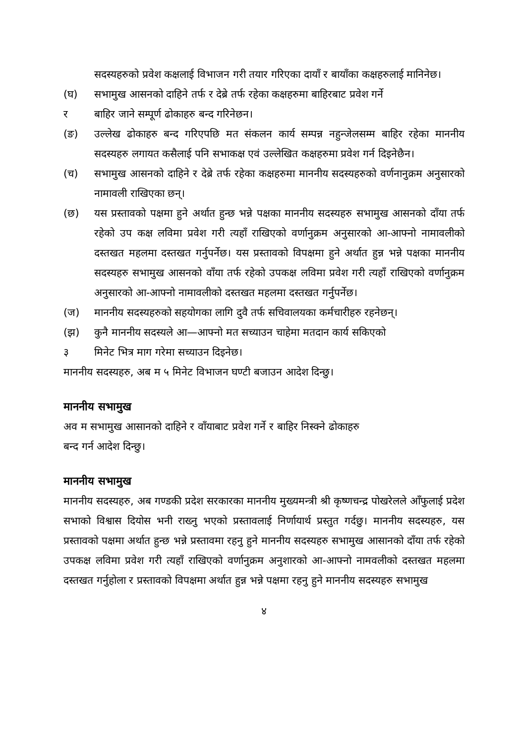सदस्यहरुको प्रवेश कक्षलाई विभाजन गरी तयार गरिएका दायाँ र बायाँका कक्षहरुलाई मानिनेछ।
(घ) सभामुख आसनको दाहिने तर्फ र देब्रे तर्फ रहेका कक्षहरुमा बाहिरबाट प्रवेश गर्ने
र बाहिर जाने सम्पूर्ण ढोकाहरु बन्द गरिनेछन।
(ङ) उल्लेख ढोकाहरु बन्द गरिएपछि मत संकलन कार्य सम्पन्न नहुन्जेलसम्म बाहिर रहेका माननीय सदस्यहरु लगायत कसैलाई पनि सभाकक्ष एवं उल्लेखित कक्षहरुमा प्रवेश गर्न दिइनेछैन।
(च) सभामुख आसनको दाहिने र देब्रे तर्फ रहेका कक्षहरुमा माननीय सदस्यहरुको वर्णनानुक्रम अनुसारको नामावली राखिएका छन्।
(छ) यस प्रस्तावको पक्षमा हुने अर्थात हुन्छ भन्ने पक्षका माननीय सदस्यहरु सभामुख आसनको दाँया तर्फ रहेको उप कक्ष लविमा प्रवेश गरी त्यहाँ राखिएको वर्णानुक्रम अनुसारको आ-आफ्नो नामावलीको दस्तखत महलमा दस्तखत गर्नुपर्नेछ। यस प्रस्तावको विपक्षमा हुने अर्थात हुन्न भन्ने पक्षका माननीय सदस्यहरु सभामुख आसनको वाँया तर्फ रहेको उपकक्ष लविमा प्रवेश गरी त्यहाँ राखिएको वर्णानुक्रम अनुसारको आ-आफ्नो नामावलीको दस्तखत महलमा दस्तखत गर्नुपर्नेछ।
(ज) माननीय सदस्यहरुको सहयोगका लागि दुवै तर्फ सचिवालयका कर्मचारीहरु रहनेछन्।
(झ) कुनै माननीय सदस्यले आ—आफ्नो मत सच्याउन चाहेमा मतदान कार्य सकिएको
३ मिनेट भित्र माग गरेमा सच्याउन दिइनेछ।
माननीय सदस्यहरु, अब म ५ मिनेट विभाजन घण्टी बजाउन आदेश दिन्छु।
माननीय सभामुख
अव म सभामुख आसानको दाहिने र वाँयाबाट प्रवेश गर्ने र बाहिर निस्क्ने ढोकाहरु
बन्द गर्न आदेश दिन्छु।
माननीय सभामुख
माननीय सदस्यहरु, अब गण्डकी प्रदेश सरकारका माननीय मुख्यमन्त्री श्री कृष्णचन्द्र पोखरेलले आँफुलाई प्रदेश सभाको विश्वास दियोस भनी राख्नु भएको प्रस्तावलाई निर्णायार्थ प्रस्तुत गर्दछु। माननीय सदस्यहरु, यस प्रस्तावको पक्षमा अर्थात हुन्छ भन्ने प्रस्तावमा रहनु हुने माननीय सदस्यहरु सभामुख आसानको दाँया तर्फ रहेको उपकक्ष लविमा प्रवेश गरी त्यहाँ राखिएको वर्णानुक्रम अनुशारको आ-आफ्नो नामवलीको दस्तखत महलमा दस्तखत गर्नुहोला र प्रस्तावको विपक्षमा अर्थात हुन्न भन्ने पक्षमा रहनु हुने माननीय सदस्यहरु सभामुख
४